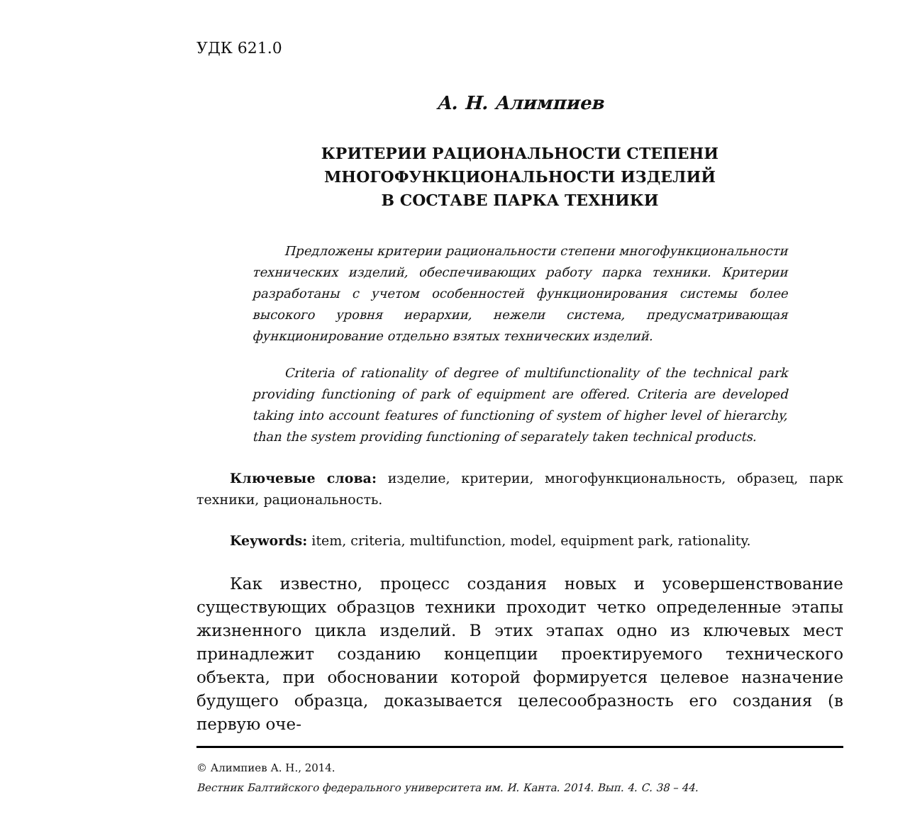УДК 621.0
А. Н. Алимпиев
КРИТЕРИИ РАЦИОНАЛЬНОСТИ СТЕПЕНИ
МНОГОФУНКЦИОНАЛЬНОСТИ ИЗДЕЛИЙ
В СОСТАВЕ ПАРКА ТЕХНИКИ
Предложены критерии рациональности степени многофункциональности технических изделий, обеспечивающих работу парка техники. Критерии разработаны с учетом особенностей функционирования системы более высокого уровня иерархии, нежели система, предусматривающая функционирование отдельно взятых технических изделий.
Criteria of rationality of degree of multifunctionality of the technical park providing functioning of park of equipment are offered. Criteria are developed taking into account features of functioning of system of higher level of hierarchy, than the system providing functioning of separately taken technical products.
Ключевые слова: изделие, критерии, многофункциональность, образец, парк техники, рациональность.
Keywords: item, criteria, multifunction, model, equipment park, rationality.
Как известно, процесс создания новых и усовершенствование существующих образцов техники проходит четко определенные этапы жизненного цикла изделий. В этих этапах одно из ключевых мест принадлежит созданию концепции проектируемого технического объекта, при обосновании которой формируется целевое назначение будущего образца, доказывается целесообразность его создания (в первую оче-
© Алимпиев А. Н., 2014.
Вестник Балтийского федерального университета им. И. Канта. 2014. Вып. 4. С. 38 – 44.